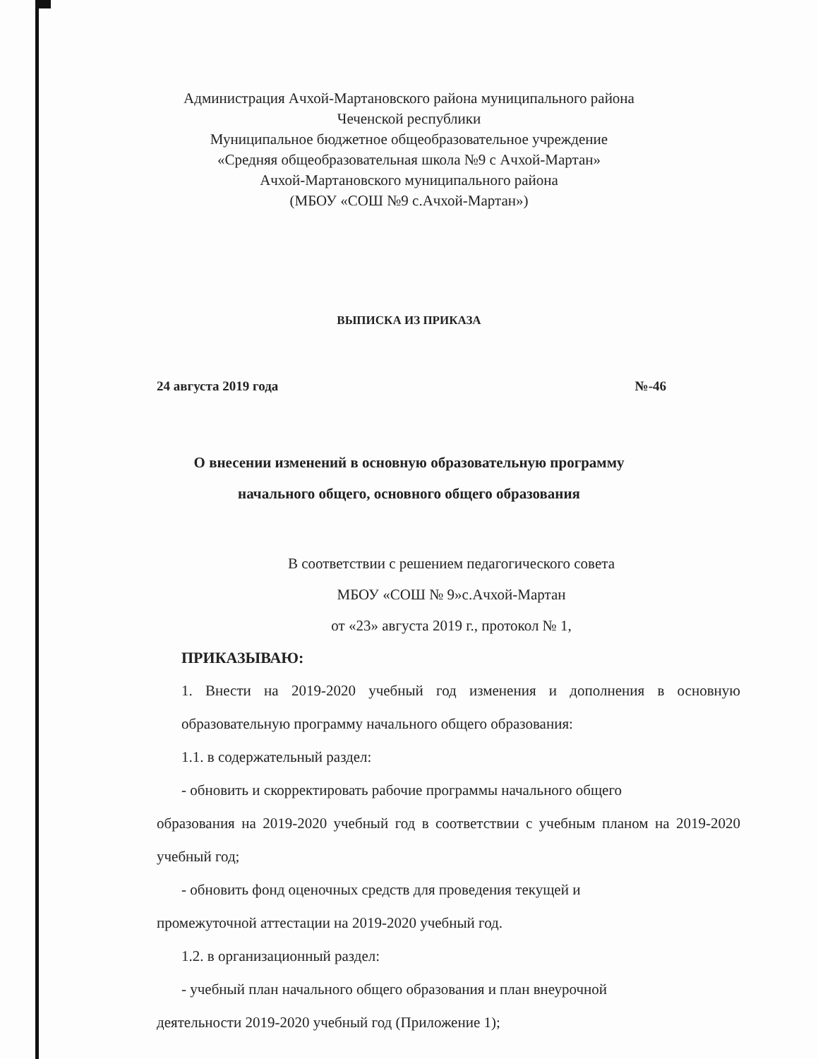Администрация Ачхой-Мартановского района муниципального района
Чеченской республики
Муниципальное бюджетное общеобразовательное учреждение
«Средняя общеобразовательная школа №9 с Ачхой-Мартан»
Ачхой-Мартановского муниципального района
(МБОУ «СОШ №9 с.Ачхой-Мартан»)
ВЫПИСКА ИЗ ПРИКАЗА
24 августа 2019 года №-46
О внесении изменений в основную образовательную программу
начального общего, основного общего образования
В соответствии с решением педагогического совета
МБОУ «СОШ № 9»с.Ачхой-Мартан
от «23» августа 2019 г., протокол № 1,
ПРИКАЗЫВАЮ:
1. Внести на 2019-2020 учебный год изменения и дополнения в основную образовательную программу начального общего образования:
1.1. в содержательный раздел:
- обновить и скорректировать рабочие программы начального общего
образования на 2019-2020 учебный год в соответствии с учебным планом на 2019-2020 учебный год;
- обновить фонд оценочных средств для проведения текущей и
промежуточной аттестации на 2019-2020 учебный год.
1.2. в организационный раздел:
- учебный план начального общего образования и план внеурочной
деятельности 2019-2020 учебный год (Приложение 1);